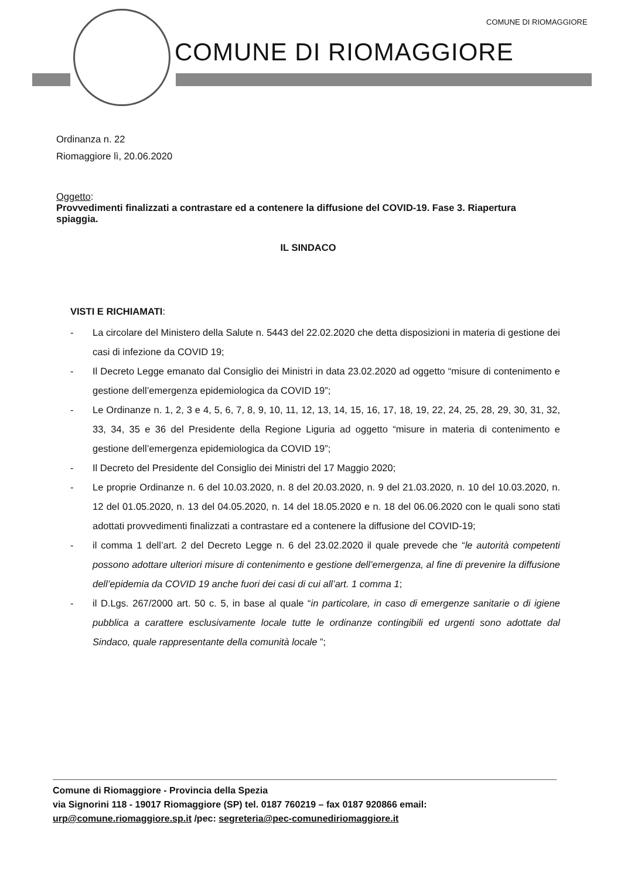COMUNE DI RIOMAGGIORE
COMUNE DI RIOMAGGIORE
Ordinanza n. 22
Riomaggiore lì, 20.06.2020
Oggetto:
Provvedimenti finalizzati a contrastare ed a contenere la diffusione del COVID-19. Fase 3. Riapertura spiaggia.
IL SINDACO
VISTI E RICHIAMATI:
- La circolare del Ministero della Salute n. 5443 del 22.02.2020 che detta disposizioni in materia di gestione dei casi di infezione da COVID 19;
- Il Decreto Legge emanato dal Consiglio dei Ministri in data 23.02.2020 ad oggetto “misure di contenimento e gestione dell’emergenza epidemiologica da COVID 19”;
- Le Ordinanze n. 1, 2, 3 e 4, 5, 6, 7, 8, 9, 10, 11, 12, 13, 14, 15, 16, 17, 18, 19, 22, 24, 25, 28, 29, 30, 31, 32, 33, 34, 35 e 36 del Presidente della Regione Liguria ad oggetto “misure in materia di contenimento e gestione dell’emergenza epidemiologica da COVID 19”;
- Il Decreto del Presidente del Consiglio dei Ministri del 17 Maggio 2020;
- Le proprie Ordinanze n. 6 del 10.03.2020, n. 8 del 20.03.2020, n. 9 del 21.03.2020, n. 10 del 10.03.2020, n. 12 del 01.05.2020, n. 13 del 04.05.2020, n. 14 del 18.05.2020 e n. 18 del 06.06.2020 con le quali sono stati adottati provvedimenti finalizzati a contrastare ed a contenere la diffusione del COVID-19;
- il comma 1 dell’art. 2 del Decreto Legge n. 6 del 23.02.2020 il quale prevede che “le autorità competenti possono adottare ulteriori misure di contenimento e gestione dell’emergenza, al fine di prevenire la diffusione dell’epidemia da COVID 19 anche fuori dei casi di cui all’art. 1 comma 1;
- il D.Lgs. 267/2000 art. 50 c. 5, in base al quale “in particolare, in caso di emergenze sanitarie o di igiene pubblica a carattere esclusivamente locale tutte le ordinanze contingibili ed urgenti sono adottate dal Sindaco, quale rappresentante della comunità locale ”;
Comune di Riomaggiore - Provincia della Spezia
via Signorini 118 - 19017 Riomaggiore (SP) tel. 0187 760219 – fax 0187 920866 email:
urp@comune.riomaggiore.sp.it /pec: segreteria@pec-comunediriomaggiore.it